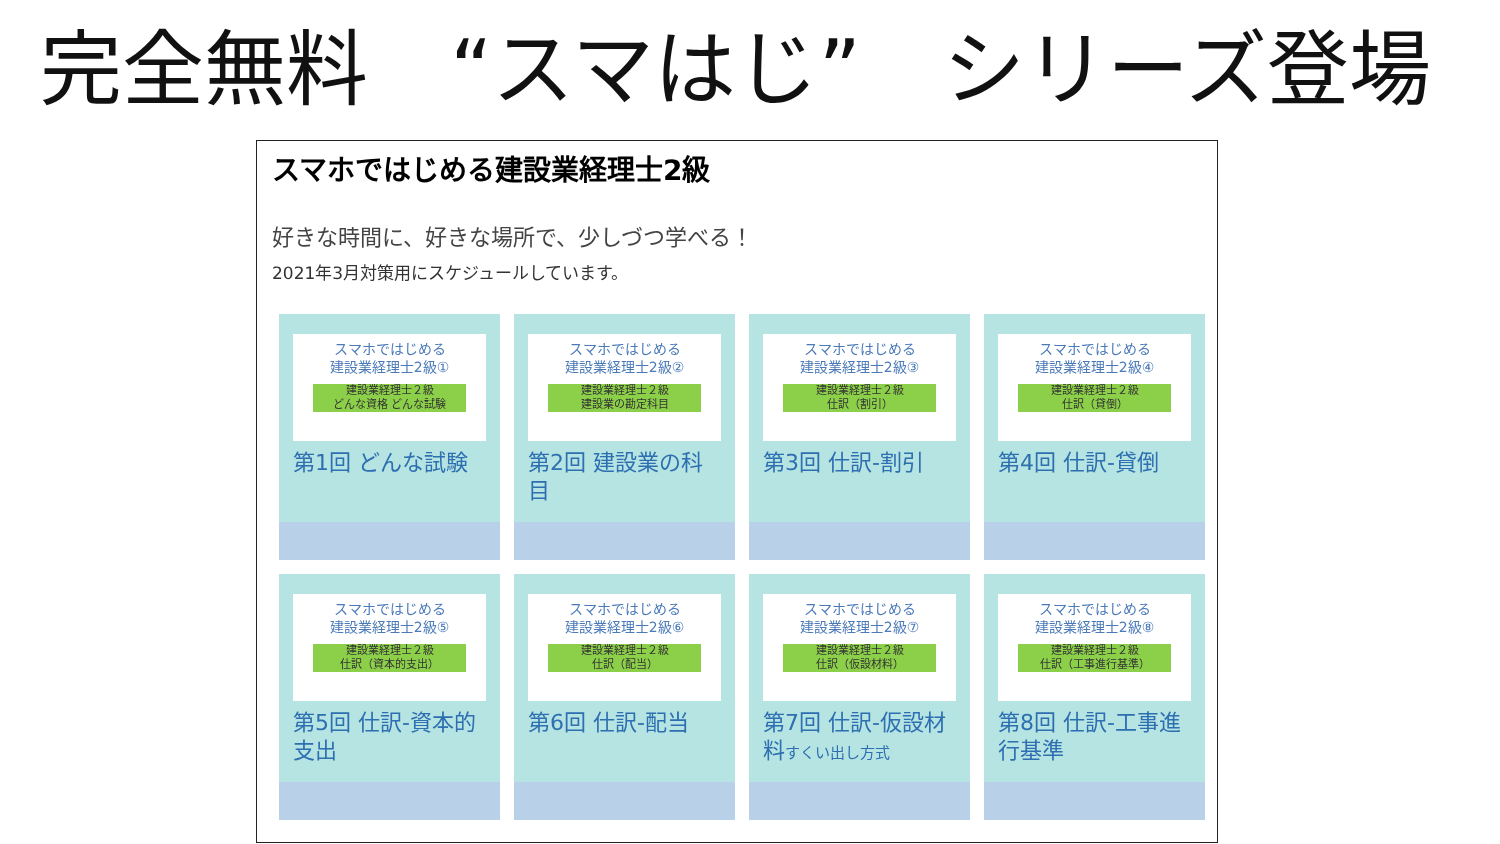完全無料　“スマはじ”　シリーズ登場
スマホではじめる建設業経理士2級
好きな時間に、好きな場所で、少しづつ学べる！
2021年3月対策用にスケジュールしています。
スマホではじめる
建設業経理士2級①
建設業経理士２級
どんな資格 どんな試験
第1回 どんな試験
スマホではじめる
建設業経理士2級②
建設業経理士２級
建設業の勘定科目
第2回 建設業の科目
スマホではじめる
建設業経理士2級③
建設業経理士２級
仕訳（割引）
第3回 仕訳-割引
スマホではじめる
建設業経理士2級④
建設業経理士２級
仕訳（貸倒）
第4回 仕訳-貸倒
スマホではじめる
建設業経理士2級⑤
建設業経理士２級
仕訳（資本的支出）
第5回 仕訳-資本的支出
スマホではじめる
建設業経理士2級⑥
建設業経理士２級
仕訳（配当）
第6回 仕訳-配当
スマホではじめる
建設業経理士2級⑦
建設業経理士２級
仕訳（仮設材料）
第7回 仕訳-仮設材料すくい出し方式
スマホではじめる
建設業経理士2級⑧
建設業経理士２級
仕訳（工事進行基準）
第8回 仕訳-工事進行基準